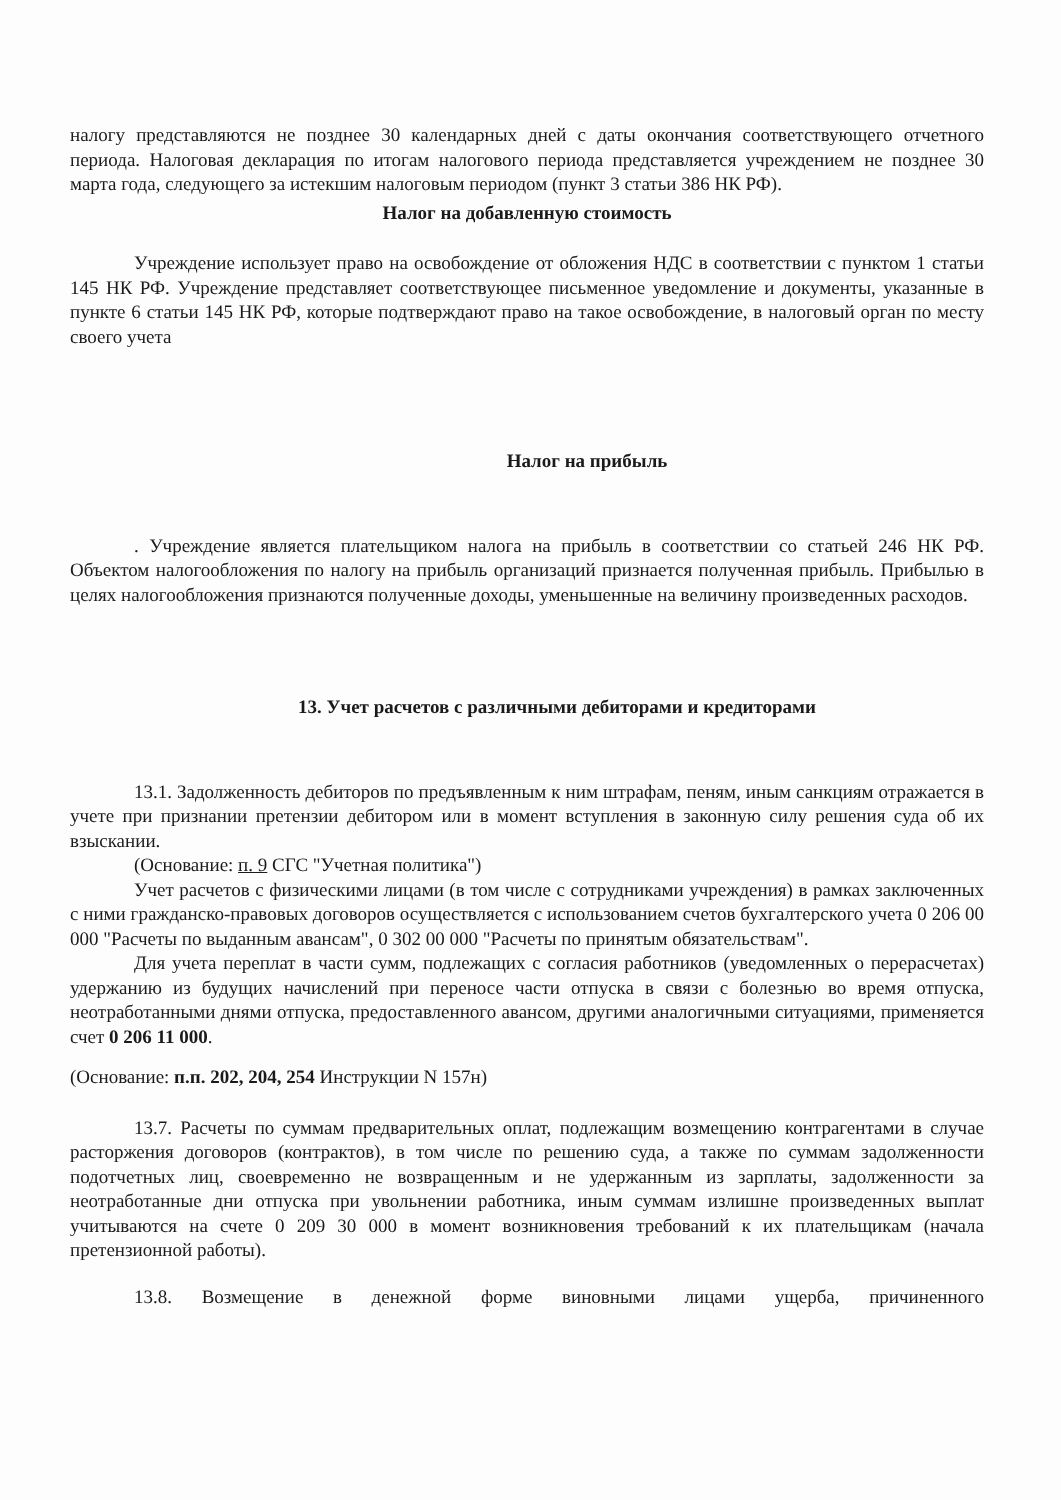налогу представляются не позднее 30 календарных дней с даты окончания соответствующего отчетного периода. Налоговая декларация по итогам налогового периода представляется учреждением не позднее 30 марта года, следующего за истекшим налоговым периодом (пункт 3 статьи 386 НК РФ).
Налог на добавленную стоимость
Учреждение использует право на освобождение от обложения НДС в соответствии с пунктом 1 статьи 145 НК РФ. Учреждение представляет соответствующее письменное уведомление и документы, указанные в пункте 6 статьи 145 НК РФ, которые подтверждают право на такое освобождение, в налоговый орган по месту своего учета
Налог на прибыль
. Учреждение является плательщиком налога на прибыль в соответствии со статьей 246 НК РФ. Объектом налогообложения по налогу на прибыль организаций признается полученная прибыль. Прибылью в целях налогообложения признаются полученные доходы, уменьшенные на величину произведенных расходов.
13. Учет расчетов с различными дебиторами и кредиторами
13.1. Задолженность дебиторов по предъявленным к ним штрафам, пеням, иным санкциям отражается в учете при признании претензии дебитором или в момент вступления в законную силу решения суда об их взыскании.
(Основание: п. 9 СГС "Учетная политика")
Учет расчетов с физическими лицами (в том числе с сотрудниками учреждения) в рамках заключенных с ними гражданско-правовых договоров осуществляется с использованием счетов бухгалтерского учета 0 206 00 000 "Расчеты по выданным авансам", 0 302 00 000 "Расчеты по принятым обязательствам".
Для учета переплат в части сумм, подлежащих с согласия работников (уведомленных о перерасчетах) удержанию из будущих начислений при переносе части отпуска в связи с болезнью во время отпуска, неотработанными днями отпуска, предоставленного авансом, другими аналогичными ситуациями, применяется счет 0 206 11 000.
(Основание: п.п. 202, 204, 254 Инструкции N 157н)
13.7. Расчеты по суммам предварительных оплат, подлежащим возмещению контрагентами в случае расторжения договоров (контрактов), в том числе по решению суда, а также по суммам задолженности подотчетных лиц, своевременно не возвращенным и не удержанным из зарплаты, задолженности за неотработанные дни отпуска при увольнении работника, иным суммам излишне произведенных выплат учитываются на счете 0 209 30 000 в момент возникновения требований к их плательщикам (начала претензионной работы).
13.8. Возмещение в денежной форме виновными лицами ущерба, причиненного